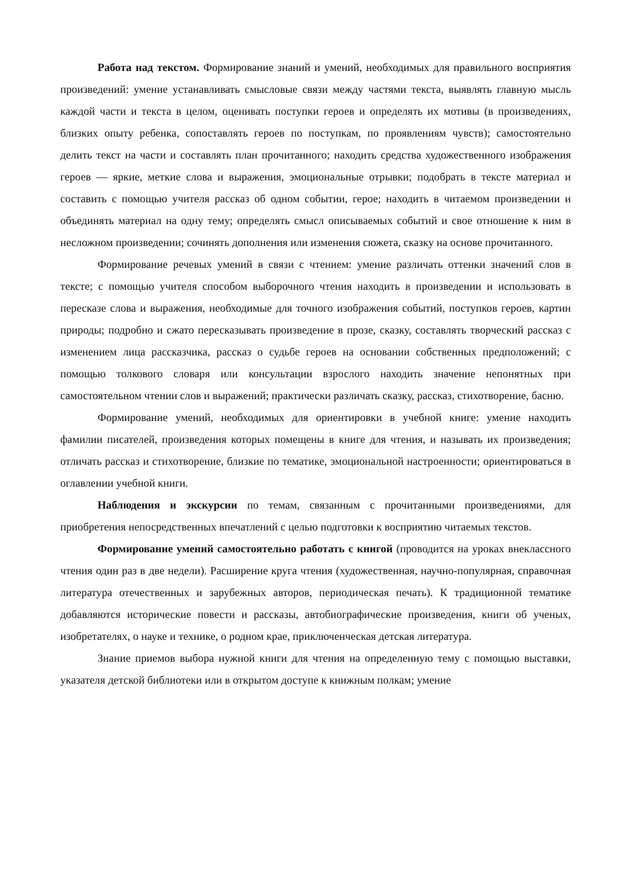Работа над текстом. Формирование знаний и умений, необходимых для правильного восприятия произведений: умение устанавливать смысловые связи между частями текста, выявлять главную мысль каждой части и текста в целом, оценивать поступки героев и определять их мотивы (в произведениях, близких опыту ребенка, сопоставлять героев по поступкам, по проявлениям чувств); самостоятельно делить текст на части и составлять план прочитанного; находить средства художественного изображения героев — яркие, меткие слова и выражения, эмоциональные отрывки; подобрать в тексте материал и составить с помощью учителя рассказ об одном событии, герое; находить в читаемом произведении и объединять материал на одну тему; определять смысл описываемых событий и свое отношение к ним в несложном произведении; сочинять дополнения или изменения сюжета, сказку на основе прочитанного.
Формирование речевых умений в связи с чтением: умение различать оттенки значений слов в тексте; с помощью учителя способом выборочного чтения находить в произведении и использовать в пересказе слова и выражения, необходимые для точного изображения событий, поступков героев, картин природы; подробно и сжато пересказывать произведение в прозе, сказку, составлять творческий рассказ с изменением лица рассказчика, рассказ о судьбе героев на основании собственных предположений; с помощью толкового словаря или консультации взрослого находить значение непонятных при самостоятельном чтении слов и выражений; практически различать сказку, рассказ, стихотворение, басню.
Формирование умений, необходимых для ориентировки в учебной книге: умение находить фамилии писателей, произведения которых помещены в книге для чтения, и называть их произведения; отличать рассказ и стихотворение, близкие по тематике, эмоциональной настроенности; ориентироваться в оглавлении учебной книги.
Наблюдения и экскурсии по темам, связанным с прочитанными произведениями, для приобретения непосредственных впечатлений с целью подготовки к восприятию читаемых текстов.
Формирование умений самостоятельно работать с книгой (проводится на уроках внеклассного чтения один раз в две недели). Расширение круга чтения (художественная, научно-популярная, справочная литература отечественных и зарубежных авторов, периодическая печать). К традиционной тематике добавляются исторические повести и рассказы, автобиографические произведения, книги об ученых, изобретателях, о науке и технике, о родном крае, приключенческая детская литература.
Знание приемов выбора нужной книги для чтения на определенную тему с помощью выставки, указателя детской библиотеки или в открытом доступе к книжным полкам; умение